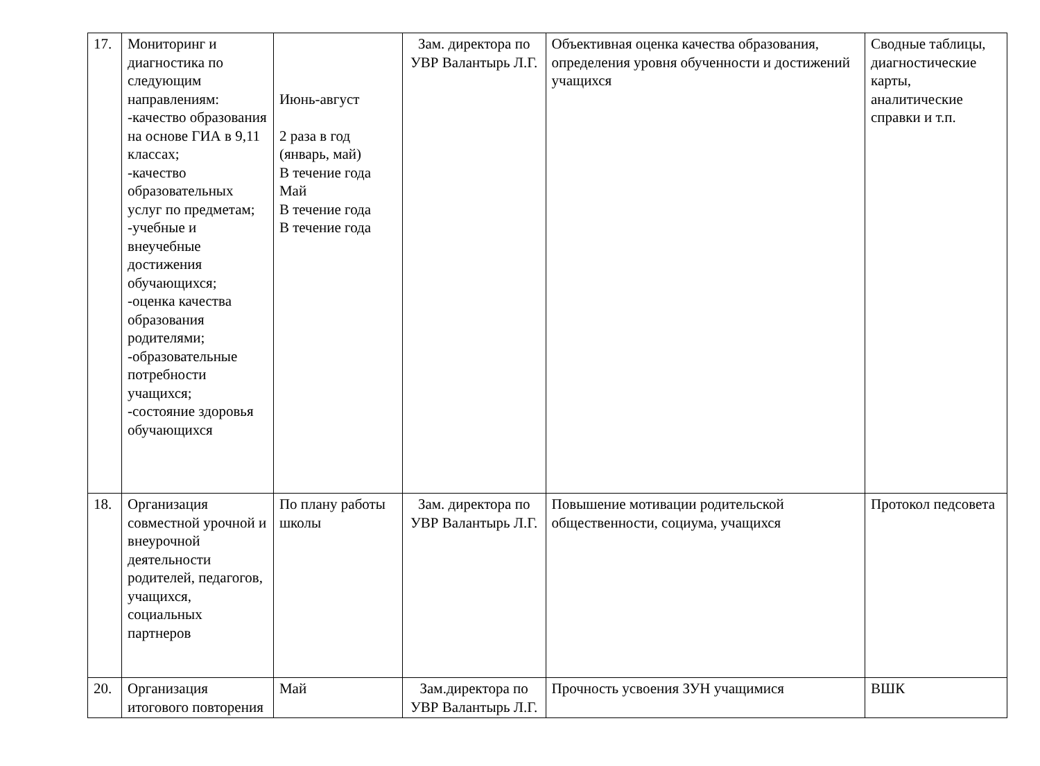| 17. | Мониторинг и диагностика по следующим направлениям: -качество образования на основе ГИА в 9,11 классах; -качество образовательных услуг по предметам; -учебные и внеучебные достижения обучающихся; -оценка качества образования родителями; -образовательные потребности учащихся; -состояние здоровья обучающихся | Июнь-август 2 раза в год (январь, май) В течение года Май В течение года В течение года | Зам. директора по УВР Валантырь Л.Г. | Объективная оценка качества образования, определения уровня обученности и достижений учащихся | Сводные таблицы, диагностические карты, аналитические справки и т.п. |
| 18. | Организация совместной урочной и внеурочной деятельности родителей, педагогов, учащихся, социальных партнеров | По плану работы школы | Зам. директора по УВР Валантырь Л.Г. | Повышение мотивации родительской общественности, социума, учащихся | Протокол педсовета |
| 20. | Организация итогового повторения | Май | Зам.директора по УВР Валантырь Л.Г. | Прочность усвоения ЗУН учащимися | ВШК |